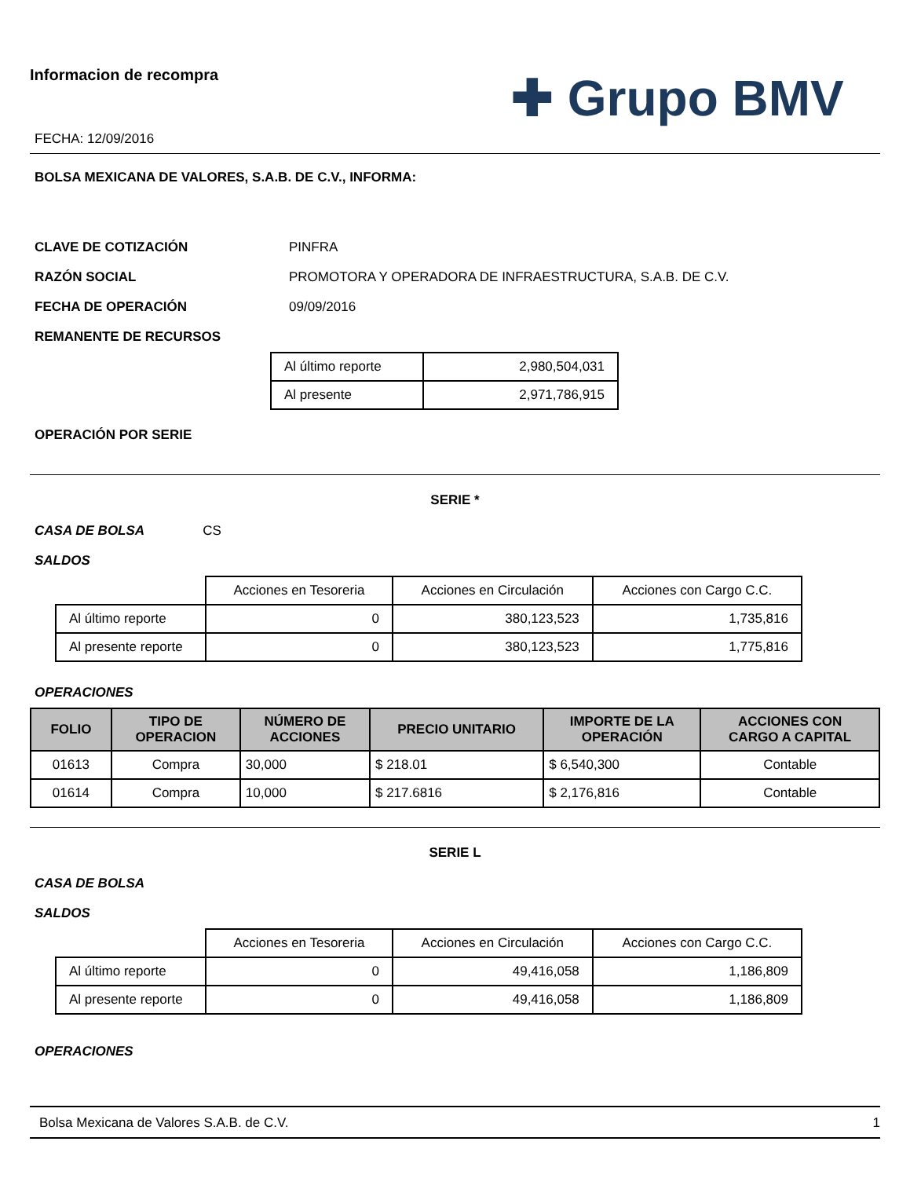Informacion de recompra
FECHA: 12/09/2016
✚ Grupo BMV
BOLSA MEXICANA DE VALORES, S.A.B. DE C.V., INFORMA:
CLAVE DE COTIZACIÓN PINFRA
RAZÓN SOCIAL PROMOTORA Y OPERADORA DE INFRAESTRUCTURA, S.A.B. DE C.V.
FECHA DE OPERACIÓN 09/09/2016
REMANENTE DE RECURSOS
| Al último reporte | 2,980,504,031 |
| Al presente | 2,971,786,915 |
OPERACIÓN POR SERIE
SERIE *
CASA DE BOLSA CS
SALDOS
| | Acciones en Tesoreria | Acciones en Circulación | Acciones con Cargo C.C. |
| Al último reporte | 0 | 380,123,523 | 1,735,816 |
| Al presente reporte | 0 | 380,123,523 | 1,775,816 |
OPERACIONES
| FOLIO | TIPO DE OPERACION | NÚMERO DE ACCIONES | PRECIO UNITARIO | IMPORTE DE LA OPERACIÓN | ACCIONES CON CARGO A CAPITAL |
| --- | --- | --- | --- | --- | --- |
| 01613 | Compra | 30,000 | $ 218.01 | $ 6,540,300 | Contable |
| 01614 | Compra | 10,000 | $ 217.6816 | $ 2,176,816 | Contable |
SERIE L
CASA DE BOLSA
SALDOS
| | Acciones en Tesoreria | Acciones en Circulación | Acciones con Cargo C.C. |
| Al último reporte | 0 | 49,416,058 | 1,186,809 |
| Al presente reporte | 0 | 49,416,058 | 1,186,809 |
OPERACIONES
Bolsa Mexicana de Valores S.A.B. de C.V. 1